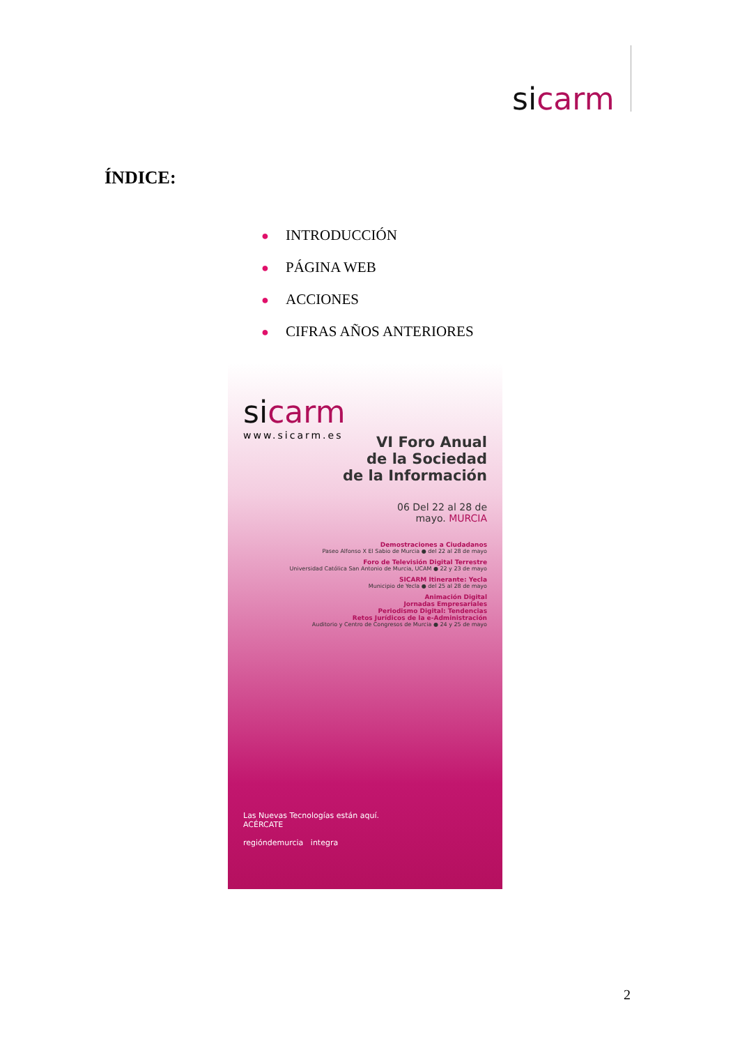sicarm
ÍNDICE:
● INTRODUCCIÓN
● PÁGINA WEB
● ACCIONES
● CIFRAS AÑOS ANTERIORES
sicarm
www.sicarm.es
VI Foro Anual
de la Sociedad
de la Información
06 Del 22 al 28 de
mayo. MURCIA
Demostraciones a Ciudadanos
Paseo Alfonso X El Sabio de Murcia ● del 22 al 28 de mayo
Foro de Televisión Digital Terrestre
Universidad Católica San Antonio de Murcia, UCAM ● 22 y 23 de mayo
SICARM Itinerante: Yecla
Municipio de Yecla ● del 25 al 28 de mayo
Animación Digital
Jornadas Empresariales
Periodismo Digital: Tendencias
Retos Jurídicos de la e-Administración
Auditorio y Centro de Congresos de Murcia ● 24 y 25 de mayo
Las Nuevas Tecnologías están aquí.
ACÉRCATE
regióndemurcia integra
2